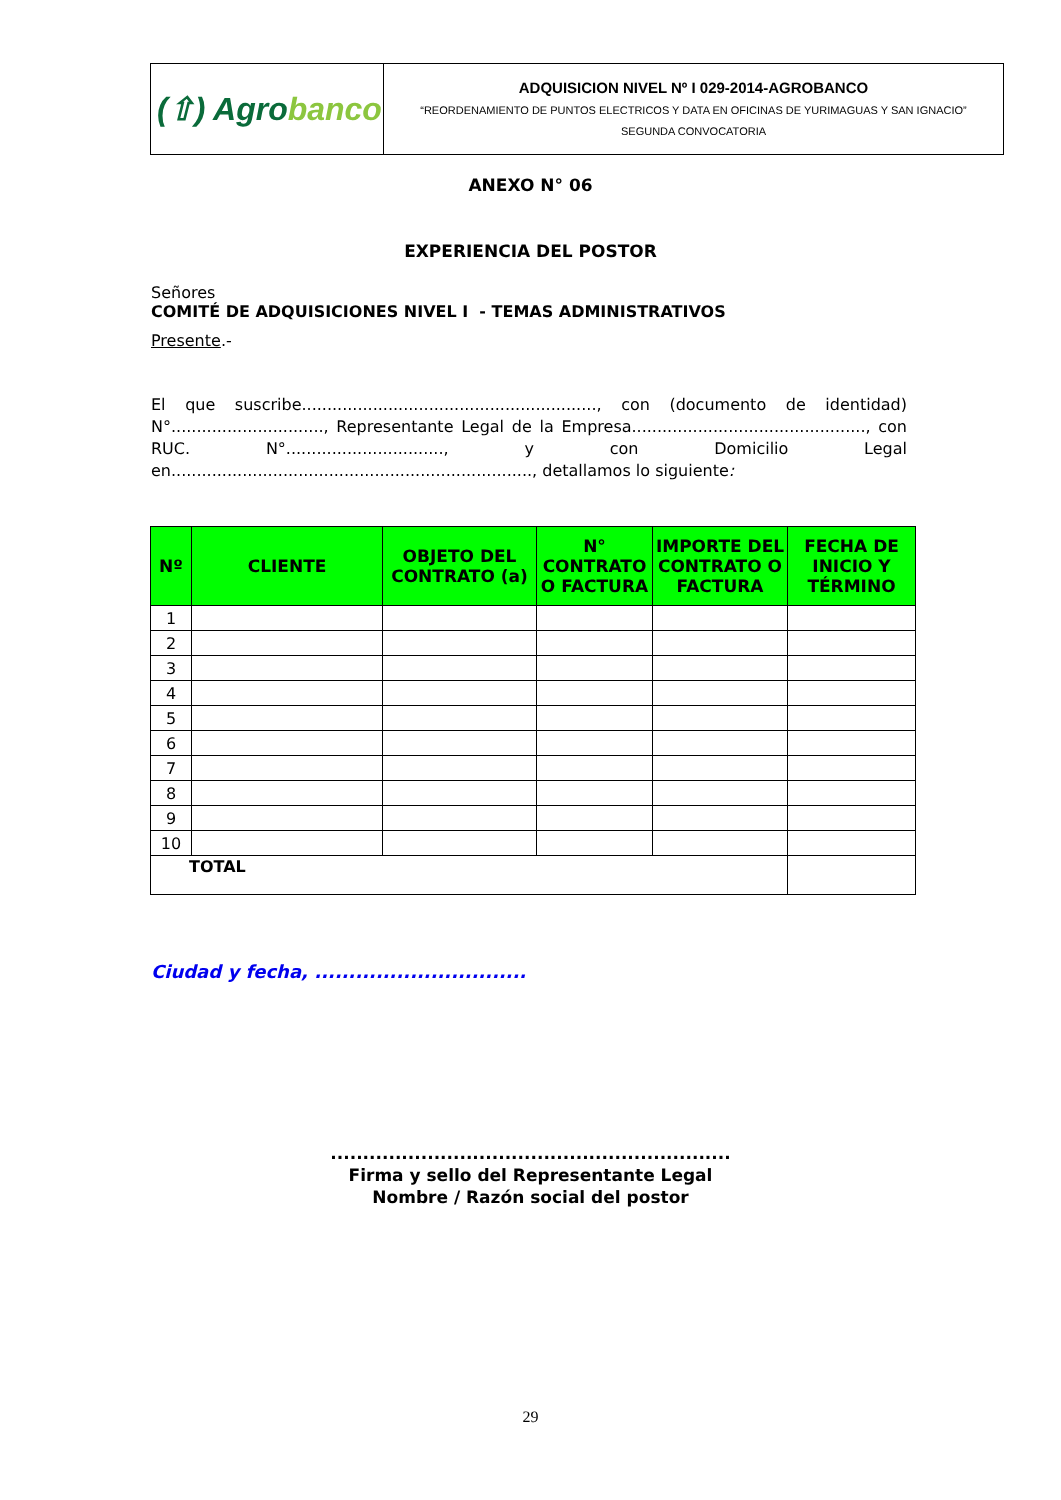| (⇧) Agro banco | ADQUISICION NIVEL Nº I 029-2014-AGROBANCO “REORDENAMIENTO DE PUNTOS ELECTRICOS Y DATA EN OFICINAS DE YURIMAGUAS Y SAN IGNACIO” SEGUNDA CONVOCATORIA |
ANEXO N° 06
EXPERIENCIA DEL POSTOR
Señores
COMITÉ DE ADQUISICIONES NIVEL I - TEMAS ADMINISTRATIVOS
Presente.-
El que suscribe.........................................................., con (documento de identidad) N°.............................., Representante Legal de la Empresa.............................................., con RUC. N°..............................., y con Domicilio Legal en......................................................................., detallamos lo siguiente:
| Nº | CLIENTE | OBJETO DEL CONTRATO (a) | N° CONTRATO O FACTURA | IMPORTE DEL CONTRATO O FACTURA | FECHA DE INICIO Y TÉRMINO |
| --- | --- | --- | --- | --- | --- |
| 1 | | | | | |
| 2 | | | | | |
| 3 | | | | | |
| 4 | | | | | |
| 5 | | | | | |
| 6 | | | | | |
| 7 | | | | | |
| 8 | | | | | |
| 9 | | | | | |
| 10 | | | | | |
| TOTAL | | | | | |
Ciudad y fecha, ...............................
..............................................................
Firma y sello del Representante Legal
Nombre / Razón social del postor
29